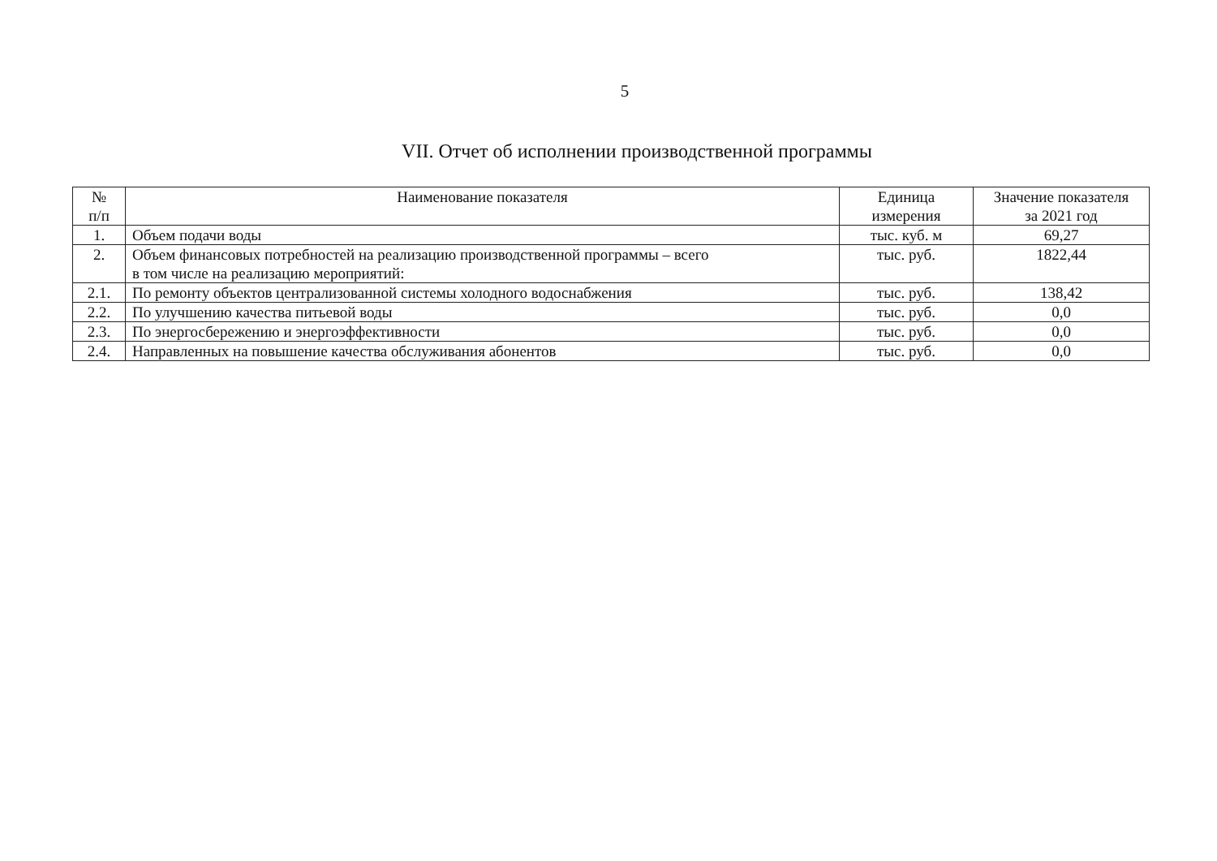5
VII. Отчет об исполнении производственной программы
| № п/п | Наименование показателя | Единица измерения | Значение показателя за 2021 год |
| --- | --- | --- | --- |
| 1. | Объем подачи воды | тыс. куб. м | 69,27 |
| 2. | Объем финансовых потребностей на реализацию производственной программы – всего в том числе на реализацию мероприятий: | тыс. руб. | 1822,44 |
| 2.1. | По ремонту объектов централизованной системы холодного водоснабжения | тыс. руб. | 138,42 |
| 2.2. | По улучшению качества питьевой воды | тыс. руб. | 0,0 |
| 2.3. | По энергосбережению и энергоэффективности | тыс. руб. | 0,0 |
| 2.4. | Направленных на повышение качества обслуживания абонентов | тыс. руб. | 0,0 |